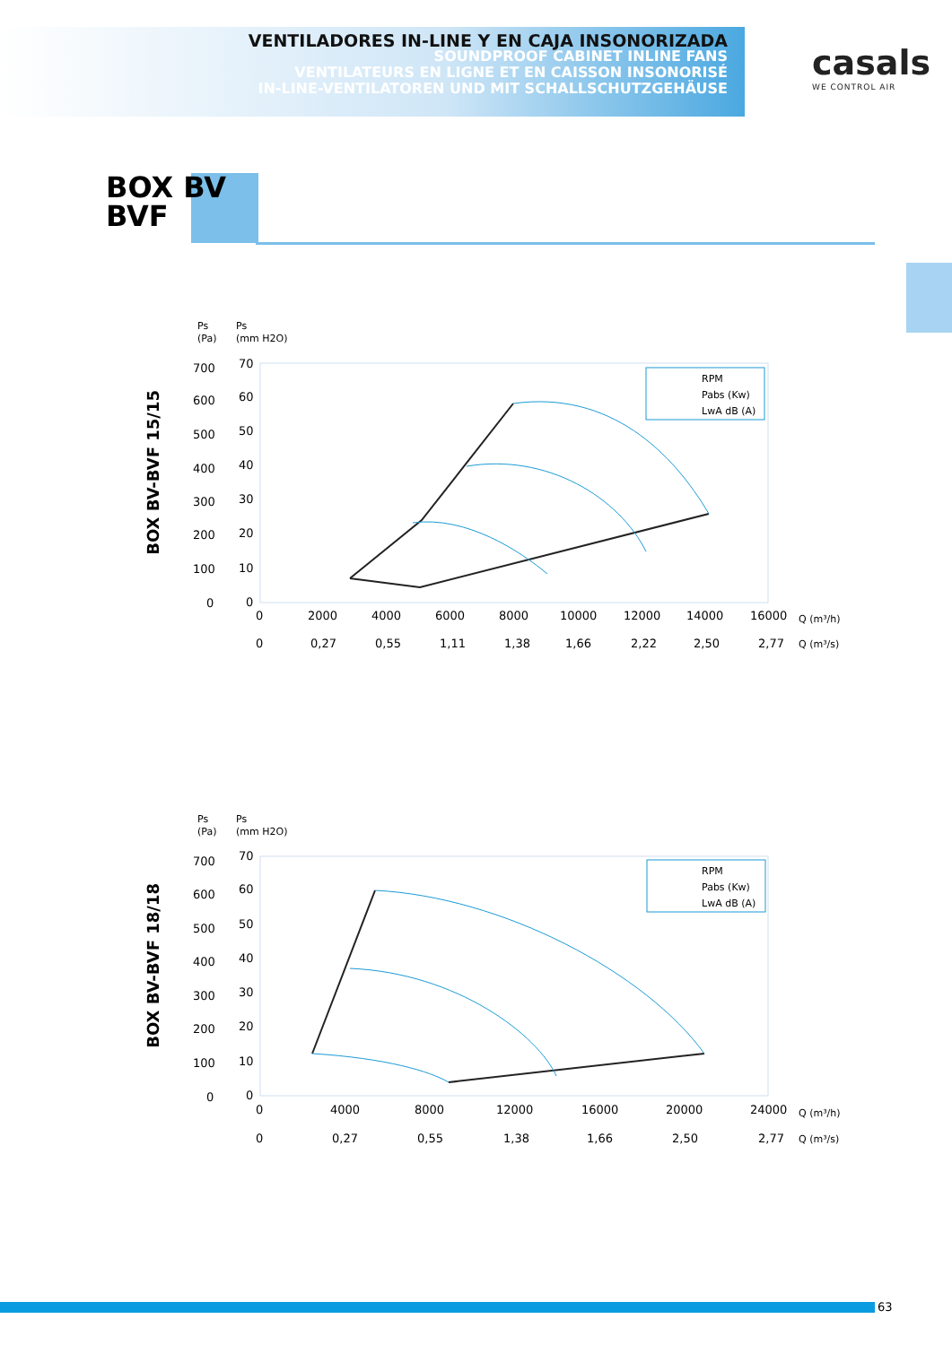VENTILADORES IN-LINE Y EN CAJA INSONORIZADA
SOUNDPROOF CABINET INLINE FANS
VENTILATEURS EN LIGNE ET EN CAISSON INSONORISÉ
IN-LINE-VENTILATOREN UND MIT SCHALLSCHUTZGEHÄUSE
casals
WE CONTROL AIR
BOX BV
BVF
BOX BV-BVF 15/15
Ps
(Pa)
Ps
(mm H2O)
RPM
Pabs (Kw)
LwA dB (A)
700
600
500
400
300
200
100
0
70
60
50
40
30
20
10
0
0
2000
4000
6000
8000
10000
12000
14000
16000
Q (m³/h)
0
0,27
0,55
1,11
1,38
1,66
2,22
2,50
2,77
Q (m³/s)
BOX BV-BVF 18/18
Ps
(Pa)
Ps
(mm H2O)
RPM
Pabs (Kw)
LwA dB (A)
700
600
500
400
300
200
100
0
70
60
50
40
30
20
10
0
0
4000
8000
12000
16000
20000
24000
Q (m³/h)
0
0,27
0,55
1,38
1,66
2,50
2,77
Q (m³/s)
63